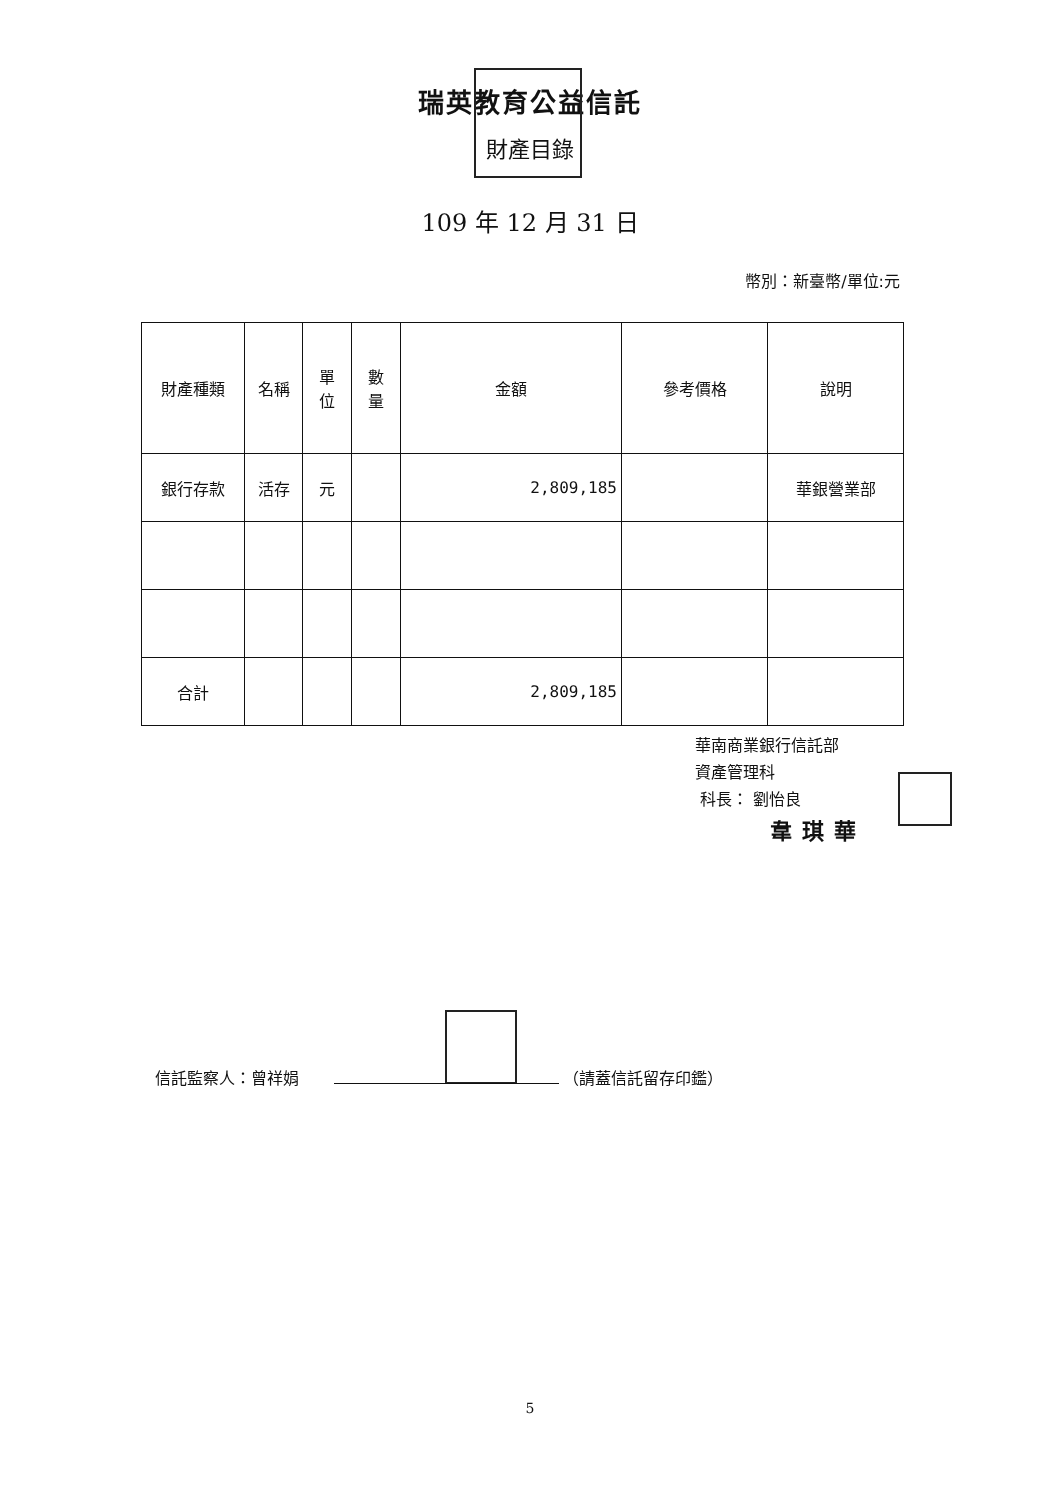瑞英教育公益信託
財產目錄
109 年 12 月 31 日
幣別：新臺幣/單位:元
| 財產種類 | 名稱 | 單 位 | 數 量 | 金額 | 參考價格 | 說明 |
| --- | --- | --- | --- | --- | --- | --- |
| 銀行存款 | 活存 | 元 | | 2,809,185 | | 華銀營業部 |
| 合計 | | | | 2,809,185 | | |
華南商業銀行信託部
資產管理科
科長： 劉怡良
韋琪華
信託監察人：曾祥娟 （請蓋信託留存印鑑）
5